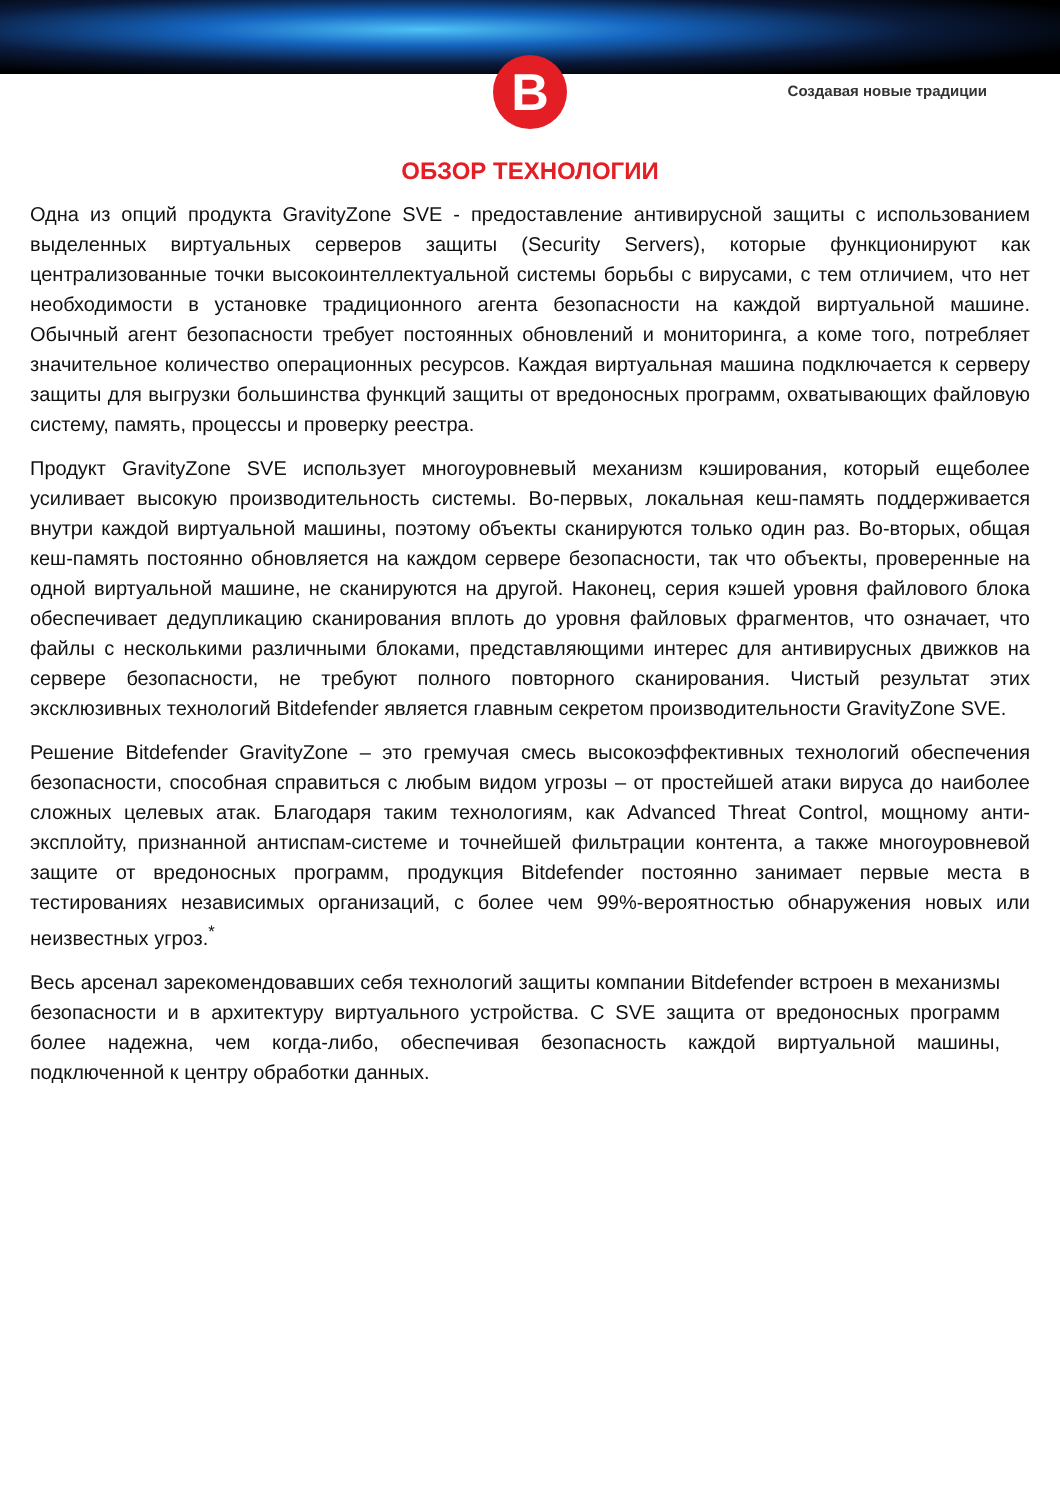B
Создавая новые традиции
ОБЗОР ТЕХНОЛОГИИ
Одна из опций продукта GravityZone SVE - предоставление антивирусной защиты с использованием выделенных виртуальных серверов защиты (Security Servers), которые функционируют как централизованные точки высокоинтеллектуальной системы борьбы с вирусами, с тем отличием, что нет необходимости в установке традиционного агента безопасности на каждой виртуальной машине. Обычный агент безопасности требует постоянных обновлений и мониторинга, а коме того, потребляет значительное количество операционных ресурсов. Каждая виртуальная машина подключается к серверу защиты для выгрузки большинства функций защиты от вредоносных программ, охватывающих файловую систему, память, процессы и проверку реестра.
Продукт GravityZone SVE использует многоуровневый механизм кэширования, который ещеболее усиливает высокую производительность системы. Во-первых, локальная кеш-память поддерживается внутри каждой виртуальной машины, поэтому объекты сканируются только один раз. Во-вторых, общая кеш-память постоянно обновляется на каждом сервере безопасности, так что объекты, проверенные на одной виртуальной машине, не сканируются на другой. Наконец, серия кэшей уровня файлового блока обеспечивает дедупликацию сканирования вплоть до уровня файловых фрагментов, что означает, что файлы с несколькими различными блоками, представляющими интерес для антивирусных движков на сервере безопасности, не требуют полного повторного сканирования. Чистый результат этих эксклюзивных технологий Bitdefender является главным секретом производительности GravityZone SVE.
Решение Bitdefender GravityZone – это гремучая смесь высокоэффективных технологий обеспечения безопасности, способная справиться с любым видом угрозы – от простейшей атаки вируса до наиболее сложных целевых атак. Благодаря таким технологиям, как Advanced Threat Control, мощному анти-эксплойту, признанной антиспам-системе и точнейшей фильтрации контента, а также многоуровневой защите от вредоносных программ, продукция Bitdefender постоянно занимает первые места в тестированиях независимых организаций, с более чем 99%-вероятностью обнаружения новых или неизвестных угроз.<sup>*</sup>
Весь арсенал зарекомендовавших себя технологий защиты компании Bitdefender встроен в механизмы безопасности и в архитектуру виртуального устройства. С SVE защита от вредоносных программ более надежна, чем когда-либо, обеспечивая безопасность каждой виртуальной машины, подключенной к центру обработки данных.